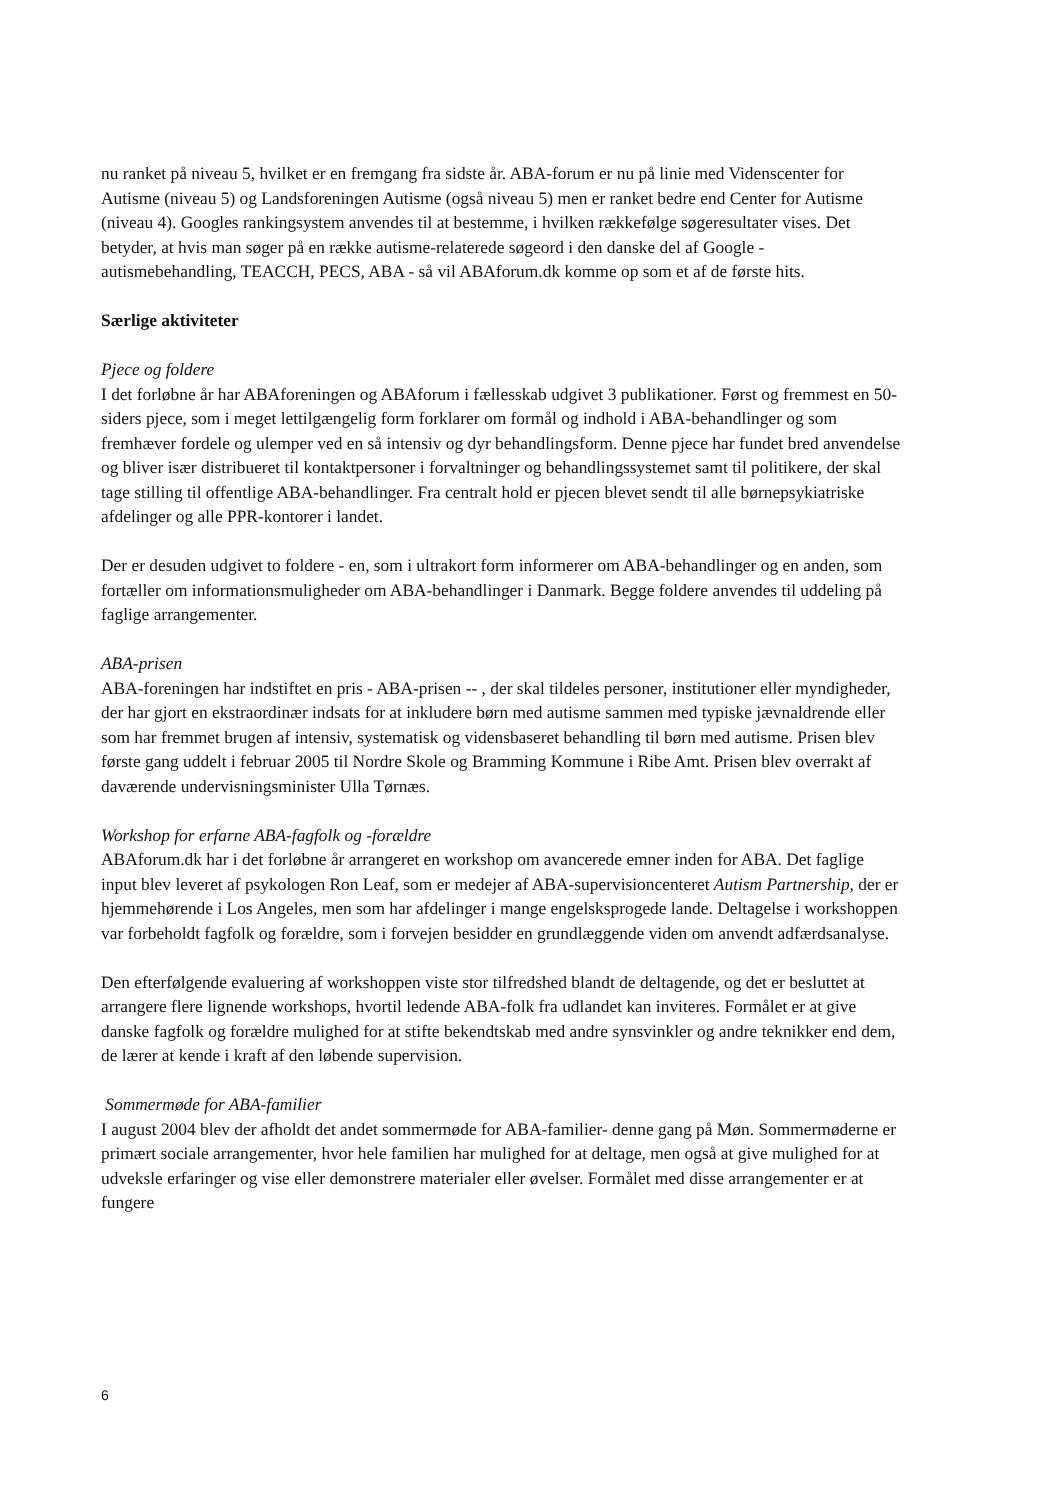nu ranket på niveau 5, hvilket er en fremgang fra sidste år. ABA-forum er nu på linie med Videnscenter for Autisme (niveau 5) og Landsforeningen Autisme (også niveau 5) men er ranket bedre end Center for Autisme (niveau 4). Googles rankingsystem anvendes til at bestemme, i hvilken rækkefølge søgeresultater vises. Det betyder, at hvis man søger på en række autisme-relaterede søgeord i den danske del af Google - autismebehandling, TEACCH, PECS, ABA - så vil ABAforum.dk komme op som et af de første hits.
Særlige aktiviteter
Pjece og foldere
I det forløbne år har ABAforeningen og ABAforum i fællesskab udgivet 3 publikationer. Først og fremmest en 50-siders pjece, som i meget lettilgængelig form forklarer om formål og indhold i ABA-behandlinger og som fremhæver fordele og ulemper ved en så intensiv og dyr behandlingsform. Denne pjece har fundet bred anvendelse og bliver især distribueret til kontaktpersoner i forvaltninger og behandlingssystemet samt til politikere, der skal tage stilling til offentlige ABA-behandlinger. Fra centralt hold er pjecen blevet sendt til alle børnepsykiatriske afdelinger og alle PPR-kontorer i landet.
Der er desuden udgivet to foldere - en, som i ultrakort form informerer om ABA-behandlinger og en anden, som fortæller om informationsmuligheder om ABA-behandlinger i Danmark. Begge foldere anvendes til uddeling på faglige arrangementer.
ABA-prisen
ABA-foreningen har indstiftet en pris - ABA-prisen -- , der skal tildeles personer, institutioner eller myndigheder, der har gjort en ekstraordinær indsats for at inkludere børn med autisme sammen med typiske jævnaldrende eller som har fremmet brugen af intensiv, systematisk og vidensbaseret behandling til børn med autisme. Prisen blev første gang uddelt i februar 2005 til Nordre Skole og Bramming Kommune i Ribe Amt. Prisen blev overrakt af daværende undervisningsminister Ulla Tørnæs.
Workshop for erfarne ABA-fagfolk og -forældre
ABAforum.dk har i det forløbne år arrangeret en workshop om avancerede emner inden for ABA. Det faglige input blev leveret af psykologen Ron Leaf, som er medejer af ABA-supervisioncenteret Autism Partnership, der er hjemmehørende i Los Angeles, men som har afdelinger i mange engelsksprogede lande. Deltagelse i workshoppen var forbeholdt fagfolk og forældre, som i forvejen besidder en grundlæggende viden om anvendt adfærdsanalyse.
Den efterfølgende evaluering af workshoppen viste stor tilfredshed blandt de deltagende, og det er besluttet at arrangere flere lignende workshops, hvortil ledende ABA-folk fra udlandet kan inviteres. Formålet er at give danske fagfolk og forældre mulighed for at stifte bekendtskab med andre synsvinkler og andre teknikker end dem, de lærer at kende i kraft af den løbende supervision.
Sommermøde for ABA-familier
I august 2004 blev der afholdt det andet sommermøde for ABA-familier- denne gang på Møn. Sommermøderne er primært sociale arrangementer, hvor hele familien har mulighed for at deltage, men også at give mulighed for at udveksle erfaringer og vise eller demonstrere materialer eller øvelser. Formålet med disse arrangementer er at fungere
6